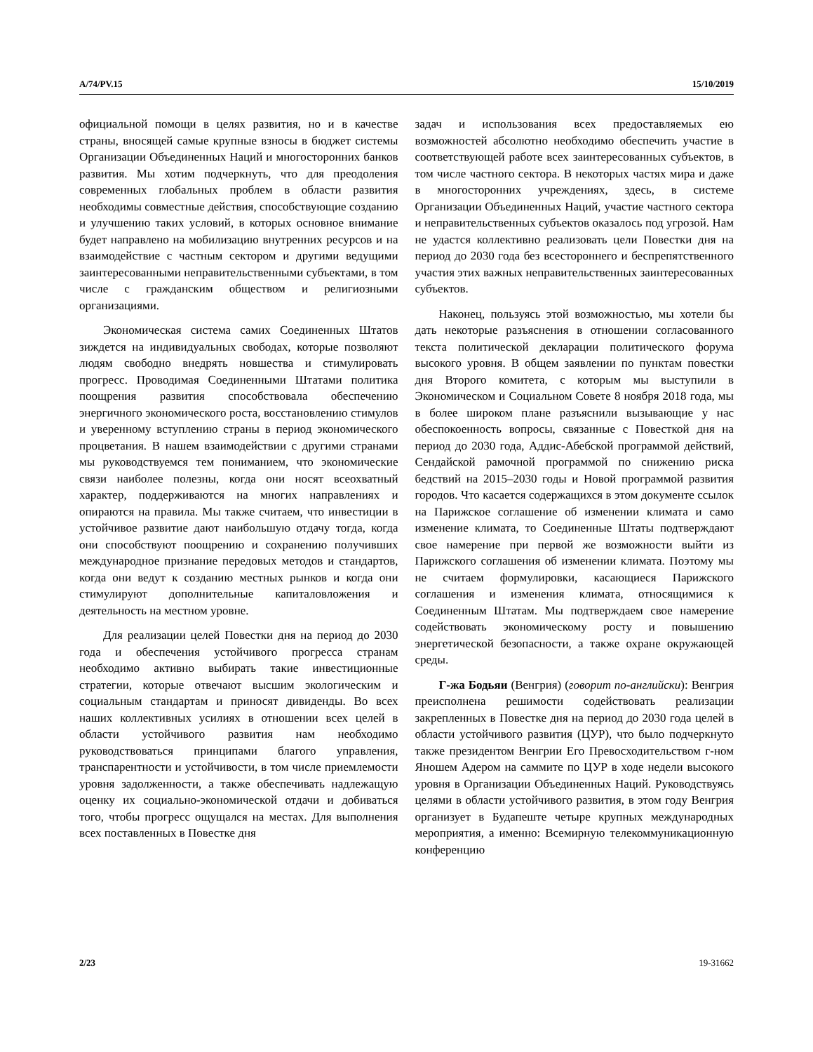A/74/PV.15 15/10/2019
официальной помощи в целях развития, но и в качестве страны, вносящей самые крупные взносы в бюджет системы Организации Объединенных Наций и многосторонних банков развития. Мы хотим подчеркнуть, что для преодоления современных глобальных проблем в области развития необходимы совместные действия, способствующие созданию и улучшению таких условий, в которых основное внимание будет направлено на мобилизацию внутренних ресурсов и на взаимодействие с частным сектором и другими ведущими заинтересованными неправительственными субъектами, в том числе с гражданским обществом и религиозными организациями.
Экономическая система самих Соединенных Штатов зиждется на индивидуальных свободах, которые позволяют людям свободно внедрять новшества и стимулировать прогресс. Проводимая Соединенными Штатами политика поощрения развития способствовала обеспечению энергичного экономического роста, восстановлению стимулов и уверенному вступлению страны в период экономического процветания. В нашем взаимодействии с другими странами мы руководствуемся тем пониманием, что экономические связи наиболее полезны, когда они носят всеохватный характер, поддерживаются на многих направлениях и опираются на правила. Мы также считаем, что инвестиции в устойчивое развитие дают наибольшую отдачу тогда, когда они способствуют поощрению и сохранению получивших международное признание передовых методов и стандартов, когда они ведут к созданию местных рынков и когда они стимулируют дополнительные капиталовложения и деятельность на местном уровне.
Для реализации целей Повестки дня на период до 2030 года и обеспечения устойчивого прогресса странам необходимо активно выбирать такие инвестиционные стратегии, которые отвечают высшим экологическим и социальным стандартам и приносят дивиденды. Во всех наших коллективных усилиях в отношении всех целей в области устойчивого развития нам необходимо руководствоваться принципами благого управления, транспарентности и устойчивости, в том числе приемлемости уровня задолженности, а также обеспечивать надлежащую оценку их социально-экономической отдачи и добиваться того, чтобы прогресс ощущался на местах. Для выполнения всех поставленных в Повестке дня
задач и использования всех предоставляемых ею возможностей абсолютно необходимо обеспечить участие в соответствующей работе всех заинтересованных субъектов, в том числе частного сектора. В некоторых частях мира и даже в многосторонних учреждениях, здесь, в системе Организации Объединенных Наций, участие частного сектора и неправительственных субъектов оказалось под угрозой. Нам не удастся коллективно реализовать цели Повестки дня на период до 2030 года без всестороннего и беспрепятственного участия этих важных неправительственных заинтересованных субъектов.
Наконец, пользуясь этой возможностью, мы хотели бы дать некоторые разъяснения в отношении согласованного текста политической декларации политического форума высокого уровня. В общем заявлении по пунктам повестки дня Второго комитета, с которым мы выступили в Экономическом и Социальном Совете 8 ноября 2018 года, мы в более широком плане разъяснили вызывающие у нас обеспокоенность вопросы, связанные с Повесткой дня на период до 2030 года, Аддис-Абебской программой действий, Сендайской рамочной программой по снижению риска бедствий на 2015–2030 годы и Новой программой развития городов. Что касается содержащихся в этом документе ссылок на Парижское соглашение об изменении климата и само изменение климата, то Соединенные Штаты подтверждают свое намерение при первой же возможности выйти из Парижского соглашения об изменении климата. Поэтому мы не считаем формулировки, касающиеся Парижского соглашения и изменения климата, относящимися к Соединенным Штатам. Мы подтверждаем свое намерение содействовать экономическому росту и повышению энергетической безопасности, а также охране окружающей среды.
Г-жа Бодьяи (Венгрия) (говорит по-английски): Венгрия преисполнена решимости содействовать реализации закрепленных в Повестке дня на период до 2030 года целей в области устойчивого развития (ЦУР), что было подчеркнуто также президентом Венгрии Его Превосходительством г-ном Яношем Адером на саммите по ЦУР в ходе недели высокого уровня в Организации Объединенных Наций. Руководствуясь целями в области устойчивого развития, в этом году Венгрия организует в Будапеште четыре крупных международных мероприятия, а именно: Всемирную телекоммуникационную конференцию
2/23 19-31662